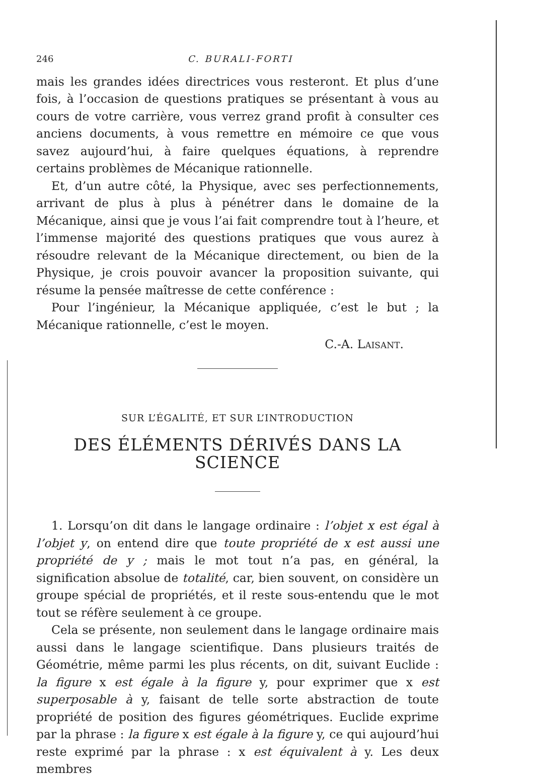246 C. BURALI-FORTI
mais les grandes idées directrices vous resteront. Et plus d’une fois, à l’occasion de questions pratiques se présentant à vous au cours de votre carrière, vous verrez grand profit à consulter ces anciens documents, à vous remettre en mémoire ce que vous savez aujourd’hui, à faire quelques équations, à reprendre certains problèmes de Mécanique rationnelle.
Et, d’un autre côté, la Physique, avec ses perfectionnements, arrivant de plus à plus à pénétrer dans le domaine de la Mécanique, ainsi que je vous l’ai fait comprendre tout à l’heure, et l’immense majorité des questions pratiques que vous aurez à résoudre relevant de la Mécanique directement, ou bien de la Physique, je crois pouvoir avancer la proposition suivante, qui résume la pensée maîtresse de cette conférence :
Pour l’ingénieur, la Mécanique appliquée, c’est le but ; la Mécanique rationnelle, c’est le moyen.
C.-A. LAISANT.
SUR L’ÉGALITÉ, ET SUR L’INTRODUCTION
DES ÉLÉMENTS DÉRIVÉS DANS LA SCIENCE
1. Lorsqu’on dit dans le langage ordinaire : l’objet x est égal à l’objet y, on entend dire que toute propriété de x est aussi une propriété de y ; mais le mot tout n’a pas, en général, la signification absolue de totalité, car, bien souvent, on considère un groupe spécial de propriétés, et il reste sous-entendu que le mot tout se réfère seulement à ce groupe.
Cela se présente, non seulement dans le langage ordinaire mais aussi dans le langage scientifique. Dans plusieurs traités de Géométrie, même parmi les plus récents, on dit, suivant Euclide : la figure x est égale à la figure y, pour exprimer que x est superposable à y, faisant de telle sorte abstraction de toute propriété de position des figures géométriques. Euclide exprime par la phrase : la figure x est égale à la figure y, ce qui aujourd’hui reste exprimé par la phrase : x est équivalent à y. Les deux membres